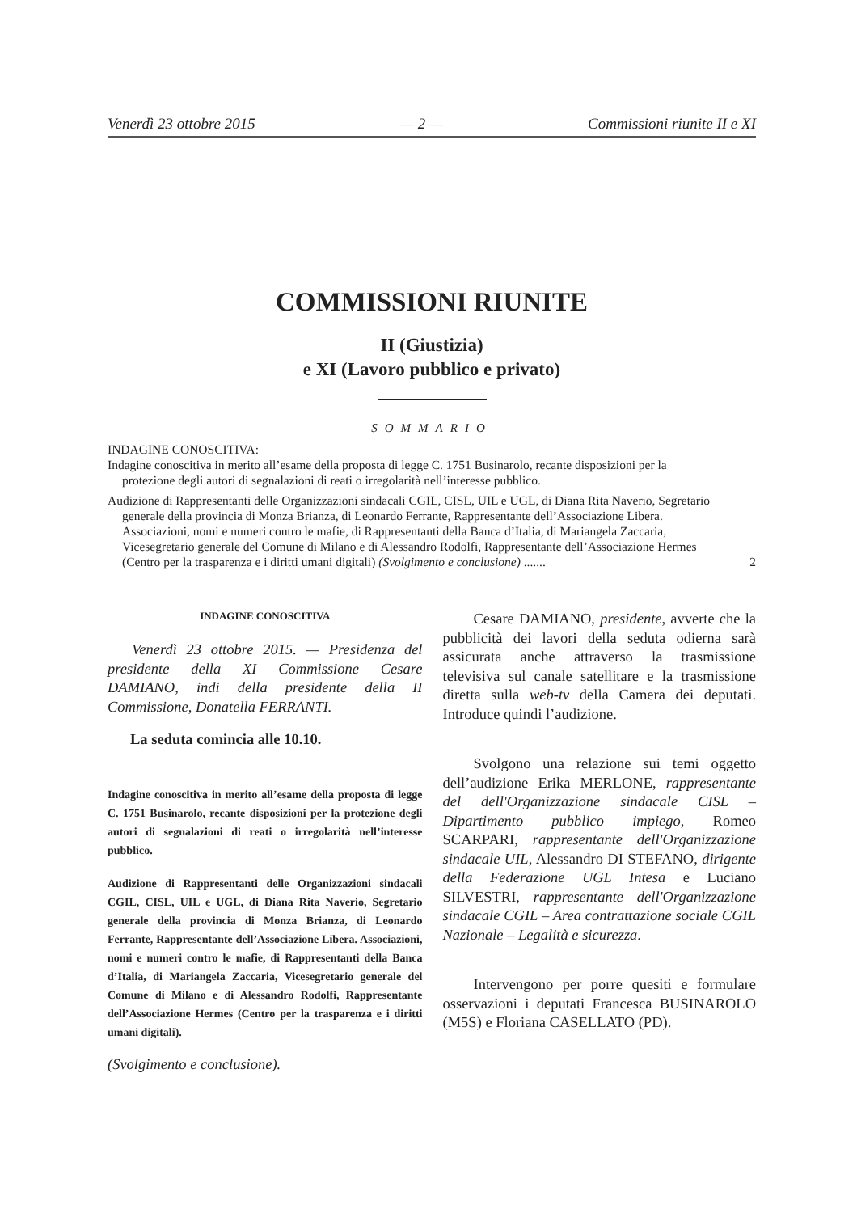Venerdì 23 ottobre 2015 — 2 — Commissioni riunite II e XI
COMMISSIONI RIUNITE
II (Giustizia)
e XI (Lavoro pubblico e privato)
SOMMARIO
INDAGINE CONOSCITIVA:
Indagine conoscitiva in merito all’esame della proposta di legge C. 1751 Businarolo, recante disposizioni per la protezione degli autori di segnalazioni di reati o irregolarità nell’interesse pubblico.
Audizione di Rappresentanti delle Organizzazioni sindacali CGIL, CISL, UIL e UGL, di Diana Rita Naverio, Segretario generale della provincia di Monza Brianza, di Leonardo Ferrante, Rappresentante dell’Associazione Libera. Associazioni, nomi e numeri contro le mafie, di Rappresentanti della Banca d’Italia, di Mariangela Zaccaria, Vicesegretario generale del Comune di Milano e di Alessandro Rodolfi, Rappresentante dell’Associazione Hermes (Centro per la trasparenza e i diritti umani digitali) (Svolgimento e conclusione) .......
2
INDAGINE CONOSCITIVA
Venerdì 23 ottobre 2015. — Presidenza del presidente della XI Commissione Cesare DAMIANO, indi della presidente della II Commissione, Donatella FERRANTI.
La seduta comincia alle 10.10.
Indagine conoscitiva in merito all’esame della proposta di legge C. 1751 Businarolo, recante disposizioni per la protezione degli autori di segnalazioni di reati o irregolarità nell’interesse pubblico.
Audizione di Rappresentanti delle Organizzazioni sindacali CGIL, CISL, UIL e UGL, di Diana Rita Naverio, Segretario generale della provincia di Monza Brianza, di Leonardo Ferrante, Rappresentante dell’Associazione Libera. Associazioni, nomi e numeri contro le mafie, di Rappresentanti della Banca d’Italia, di Mariangela Zaccaria, Vicesegretario generale del Comune di Milano e di Alessandro Rodolfi, Rappresentante dell’Associazione Hermes (Centro per la trasparenza e i diritti umani digitali).
(Svolgimento e conclusione).
Cesare DAMIANO, presidente, avverte che la pubblicità dei lavori della seduta odierna sarà assicurata anche attraverso la trasmissione televisiva sul canale satellitare e la trasmissione diretta sulla web-tv della Camera dei deputati. Introduce quindi l’audizione.
Svolgono una relazione sui temi oggetto dell’audizione Erika MERLONE, rappresentante del dell'Organizzazione sindacale CISL – Dipartimento pubblico impiego, Romeo SCARPARI, rappresentante dell'Organizzazione sindacale UIL, Alessandro DI STEFANO, dirigente della Federazione UGL Intesa e Luciano SILVESTRI, rappresentante dell'Organizzazione sindacale CGIL – Area contrattazione sociale CGIL Nazionale – Legalità e sicurezza.
Intervengono per porre quesiti e formulare osservazioni i deputati Francesca BUSINAROLO (M5S) e Floriana CASELLATO (PD).